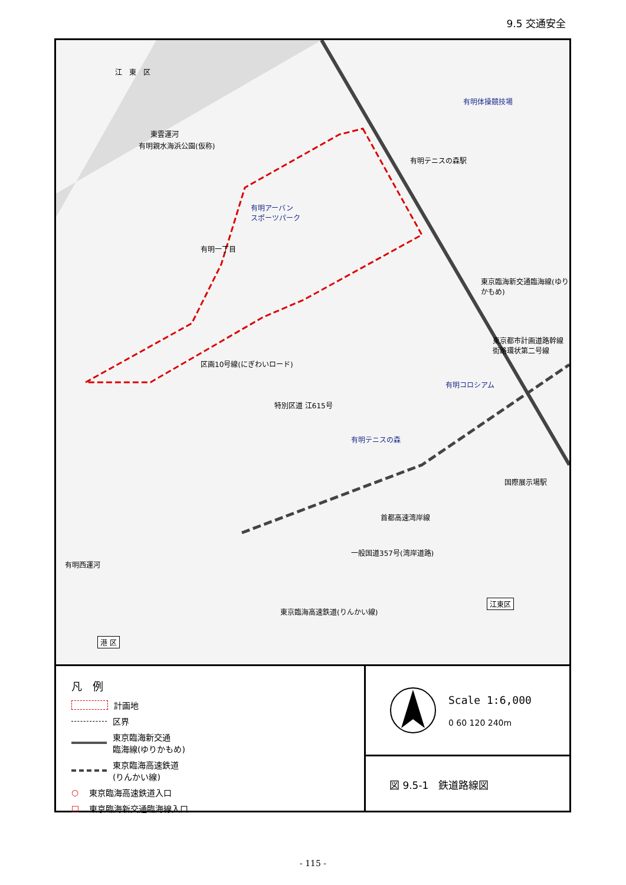9.5 交通安全
江　東　区
有明体操競技場
有明テニスの森駅
有明アーバン
スポーツパーク
有明親水海浜公園(仮称)
東雲運河
有明一丁目
区画10号線(にぎわいロード)
特別区道 江615号
有明コロシアム
有明テニスの森
東京臨海新交通臨海線(ゆりかもめ)
東京都市計画道路幹線街路環状第二号線
国際展示場駅
首都高速湾岸線
一般国道357号(湾岸道路)
東京臨海高速鉄道(りんかい線)
有明西運河
江東区
港 区
凡　例
計画地
区界
東京臨海新交通
臨海線(ゆりかもめ)
東京臨海高速鉄道
(りんかい線)
○ 東京臨海高速鉄道入口
□ 東京臨海新交通臨海線入口
Scale 1:6,000
0 60 120 240m
図 9.5-1　鉄道路線図
- 115 -